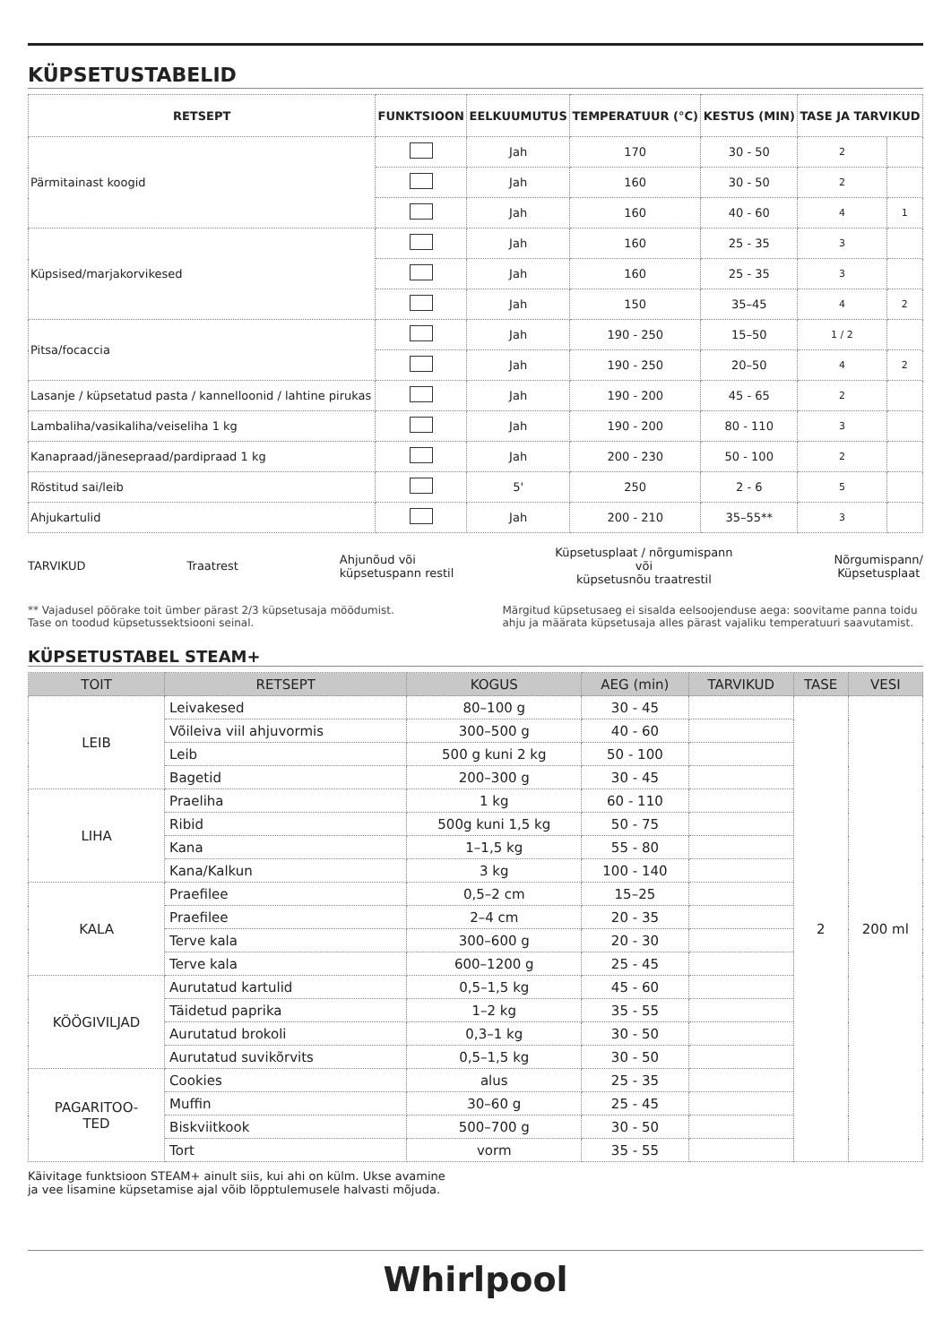KÜPSETUSTABELID
| RETSEPT | FUNKTSIOON | EELKUUMUTUS | TEMPERATUUR (°C) | KESTUS (MIN) | TASE JA TARVIKUD | |
| --- | --- | --- | --- | --- | --- | --- |
| Pärmitainast koogid | | Jah | 170 | 30 - 50 | 2 | |
| | | Jah | 160 | 30 - 50 | 2 | |
| | | Jah | 160 | 40 - 60 | 4 | 1 |
| Küpsised/marjakorvikesed | | Jah | 160 | 25 - 35 | 3 | |
| | | Jah | 160 | 25 - 35 | 3 | |
| | | Jah | 150 | 35–45 | 4 | 2 |
| Pitsa/focaccia | | Jah | 190 - 250 | 15–50 | 1 / 2 | |
| | | Jah | 190 - 250 | 20–50 | 4 | 2 |
| Lasanje / küpsetatud pasta / kannelloonid / lahtine pirukas | | Jah | 190 - 200 | 45 - 65 | 2 | |
| Lambaliha/vasikaliha/veiseliha 1 kg | | Jah | 190 - 200 | 80 - 110 | 3 | |
| Kanapraad/jänesepraad/pardipraad 1 kg | | Jah | 200 - 230 | 50 - 100 | 2 | |
| Röstitud sai/leib | | 5' | 250 | 2 - 6 | 5 | |
| Ahjukartulid | | Jah | 200 - 210 | 35–55** | 3 | |
TARVIKUD Traatrest Ahjunõud või
küpsetuspann restil Küpsetusplaat / nõrgumispann
või
küpsetusnõu traatrestil Nõrgumispann/
Küpsetusplaat
** Vajadusel pöörake toit ümber pärast 2/3 küpsetusaja möödumist.
Tase on toodud küpsetussektsiooni seinal.
Märgitud küpsetusaeg ei sisalda eelsoojenduse aega: soovitame panna toidu ahju ja määrata küpsetusaja alles pärast vajaliku temperatuuri saavutamist.
KÜPSETUSTABEL STEAM+
| TOIT | RETSEPT | KOGUS | AEG (min) | TARVIKUD | TASE | VESI |
| --- | --- | --- | --- | --- | --- | --- |
| LEIB | Leivakesed | 80–100 g | 30 - 45 | | 2 | 200 ml |
| | Võileiva viil ahjuvormis | 300–500 g | 40 - 60 | | | |
| | Leib | 500 g kuni 2 kg | 50 - 100 | | | |
| | Bagetid | 200–300 g | 30 - 45 | | | |
| LIHA | Praeliha | 1 kg | 60 - 110 | | | |
| | Ribid | 500g kuni 1,5 kg | 50 - 75 | | | |
| | Kana | 1–1,5 kg | 55 - 80 | | | |
| | Kana/Kalkun | 3 kg | 100 - 140 | | | |
| KALA | Praefilee | 0,5–2 cm | 15–25 | | | |
| | Praefilee | 2–4 cm | 20 - 35 | | | |
| | Terve kala | 300–600 g | 20 - 30 | | | |
| | Terve kala | 600–1200 g | 25 - 45 | | | |
| KÖÖGIVILJAD | Aurutatud kartulid | 0,5–1,5 kg | 45 - 60 | | | |
| | Täidetud paprika | 1–2 kg | 35 - 55 | | | |
| | Aurutatud brokoli | 0,3–1 kg | 30 - 50 | | | |
| | Aurutatud suvikõrvits | 0,5–1,5 kg | 30 - 50 | | | |
| PAGARITOO- TED | Cookies | alus | 25 - 35 | | | |
| | Muffin | 30–60 g | 25 - 45 | | | |
| | Biskviitkook | 500–700 g | 30 - 50 | | | |
| | Tort | vorm | 35 - 55 | | | |
Käivitage funktsioon STEAM+ ainult siis, kui ahi on külm. Ukse avamine
ja vee lisamine küpsetamise ajal võib lõpptulemusele halvasti mõjuda.
Whirlpool